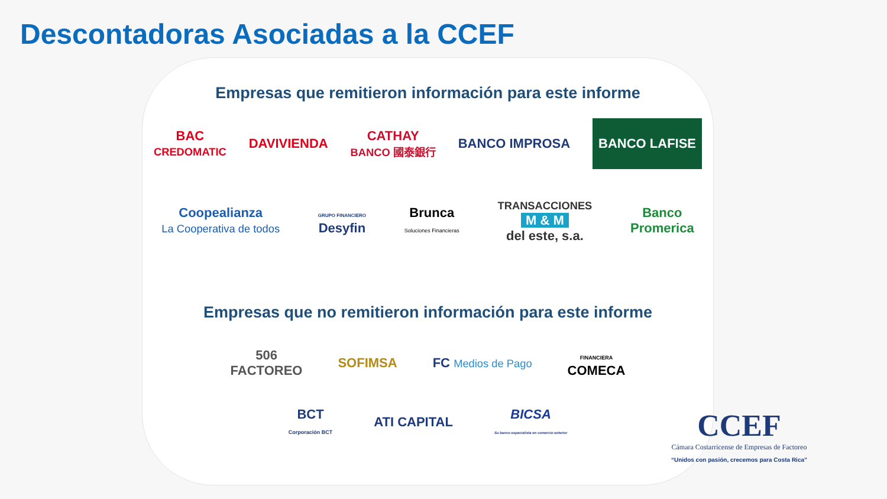Descontadoras Asociadas a la CCEF
Empresas que remitieron información para este informe
BAC
CREDOMATIC DAVIVIENDA CATHAY
BANCO 國泰銀行 BANCO IMPROSA BANCO LAFISE
Coopealianza
La Cooperativa de todos GRUPO FINANCIERO
Desyfin Brunca
Soluciones Financieras TRANSACCIONES
M & M
del este, s.a. Banco
Promerica
Empresas que no remitieron información para este informe
506
FACTOREO SOFIMSA FC Medios de Pago FINANCIERA
COMECA
BCT
Corporación BCT ATI CAPITAL BICSA
Su banco especialista en comercio exterior
CCEF
Cámara Costarricense de Empresas de Factoreo
“Unidos con pasión, crecemos para Costa Rica”